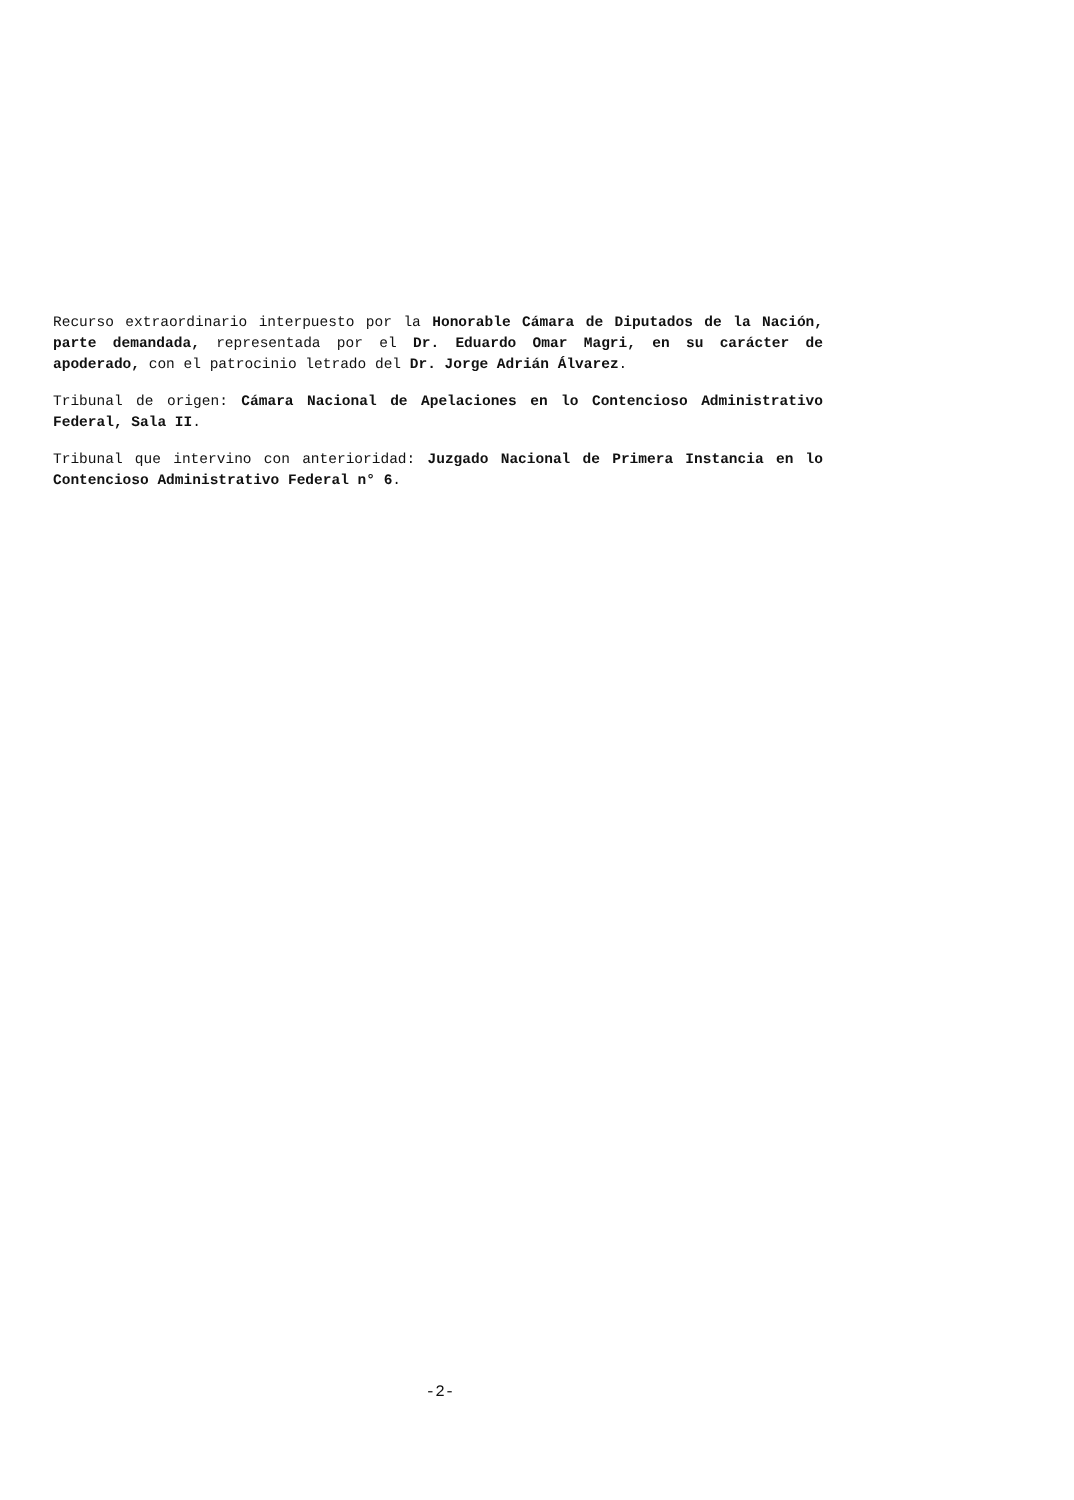Recurso extraordinario interpuesto por la Honorable Cámara de Diputados de la Nación, parte demandada, representada por el Dr. Eduardo Omar Magri, en su carácter de apoderado, con el patrocinio letrado del Dr. Jorge Adrián Álvarez.
Tribunal de origen: Cámara Nacional de Apelaciones en lo Contencioso Administrativo Federal, Sala II.
Tribunal que intervino con anterioridad: Juzgado Nacional de Primera Instancia en lo Contencioso Administrativo Federal n° 6.
-2-